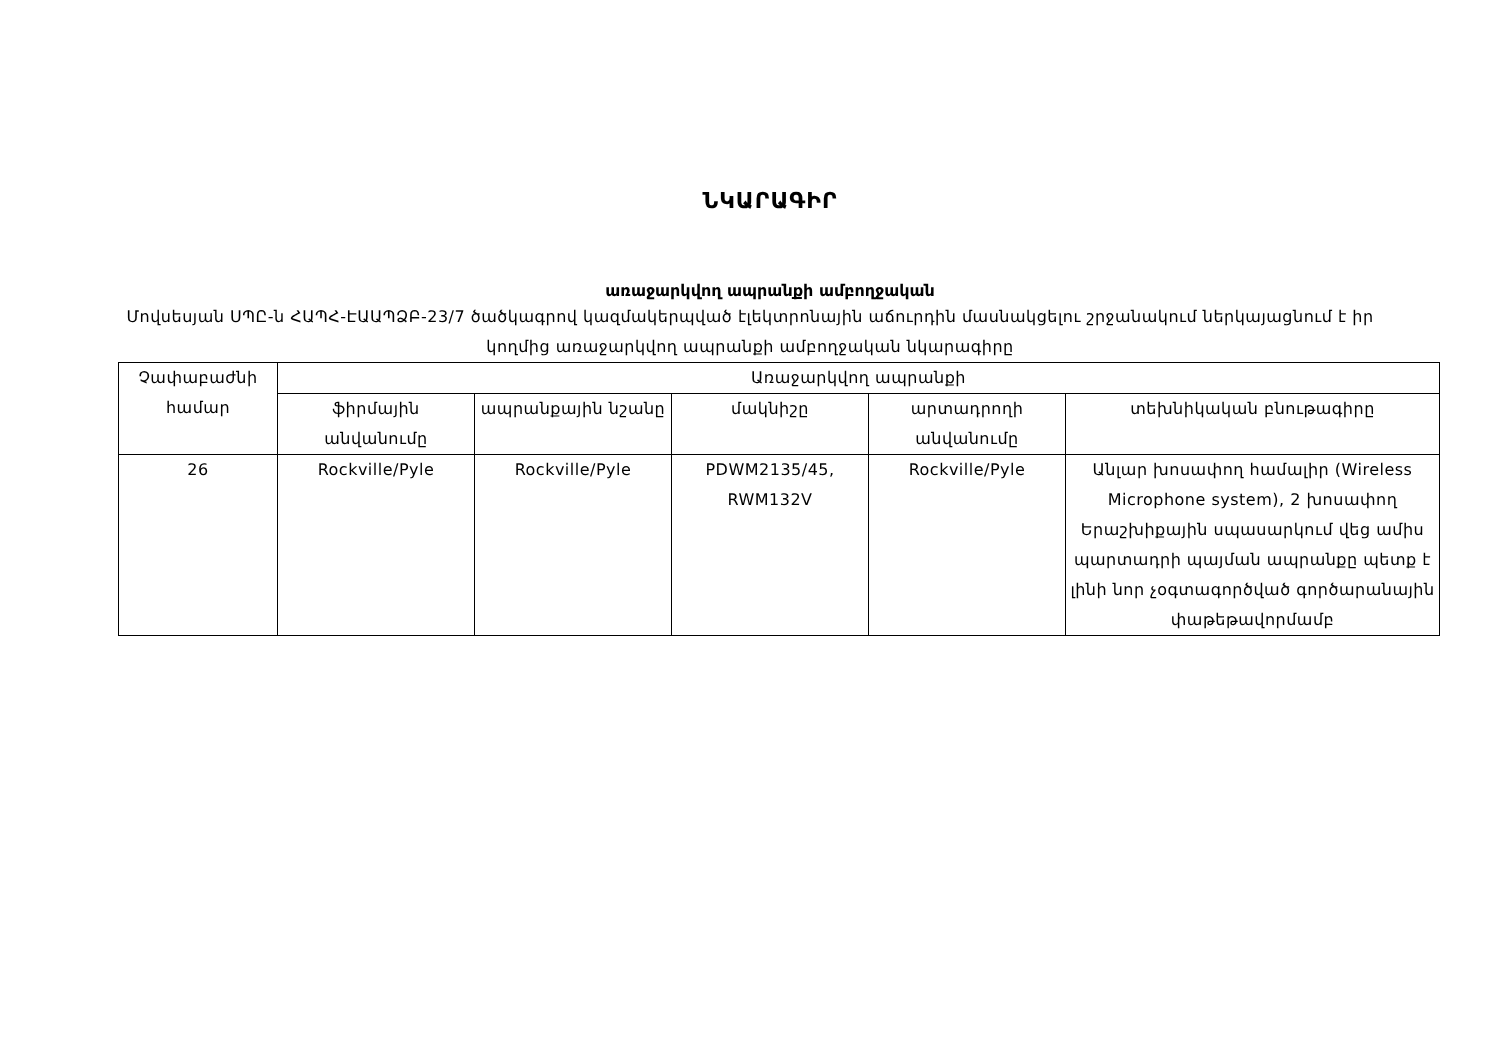ՆԿԱՐԱԳԻՐ
առաջարկվող ապրանքի ամբողջական
Մովսեսյան ՍՊԸ-ն ՀԱՊՀ-ԷԱԱՊՁԲ-23/7 ծածկագրով կազմակերպված էլեկտրոնային աճուրդին մասնակցելու շրջանակում ներկայացնում է իր կողմից առաջարկվող ապրանքի ամբողջական նկարագիրը
| Չափաբաժնի համար | Առաջարկվող ապրանքի | | | | |
| --- | --- | --- | --- | --- | --- |
| | ֆիրմային անվանումը | ապրանքային նշանը | մակնիշը | արտադրողի անվանումը | տեխնիկական բնութագիրը |
| 26 | Rockville/Pyle | Rockville/Pyle | PDWM2135/45, RWM132V | Rockville/Pyle | Անլար խոսափող համալիր (Wireless Microphone system), 2 խոսափող Երաշխիքային սպասարկում վեց ամիս պարտադրի պայման ապրանքը պետք է լինի նոր չօգտագործված գործարանային փաթեթավորմամբ |